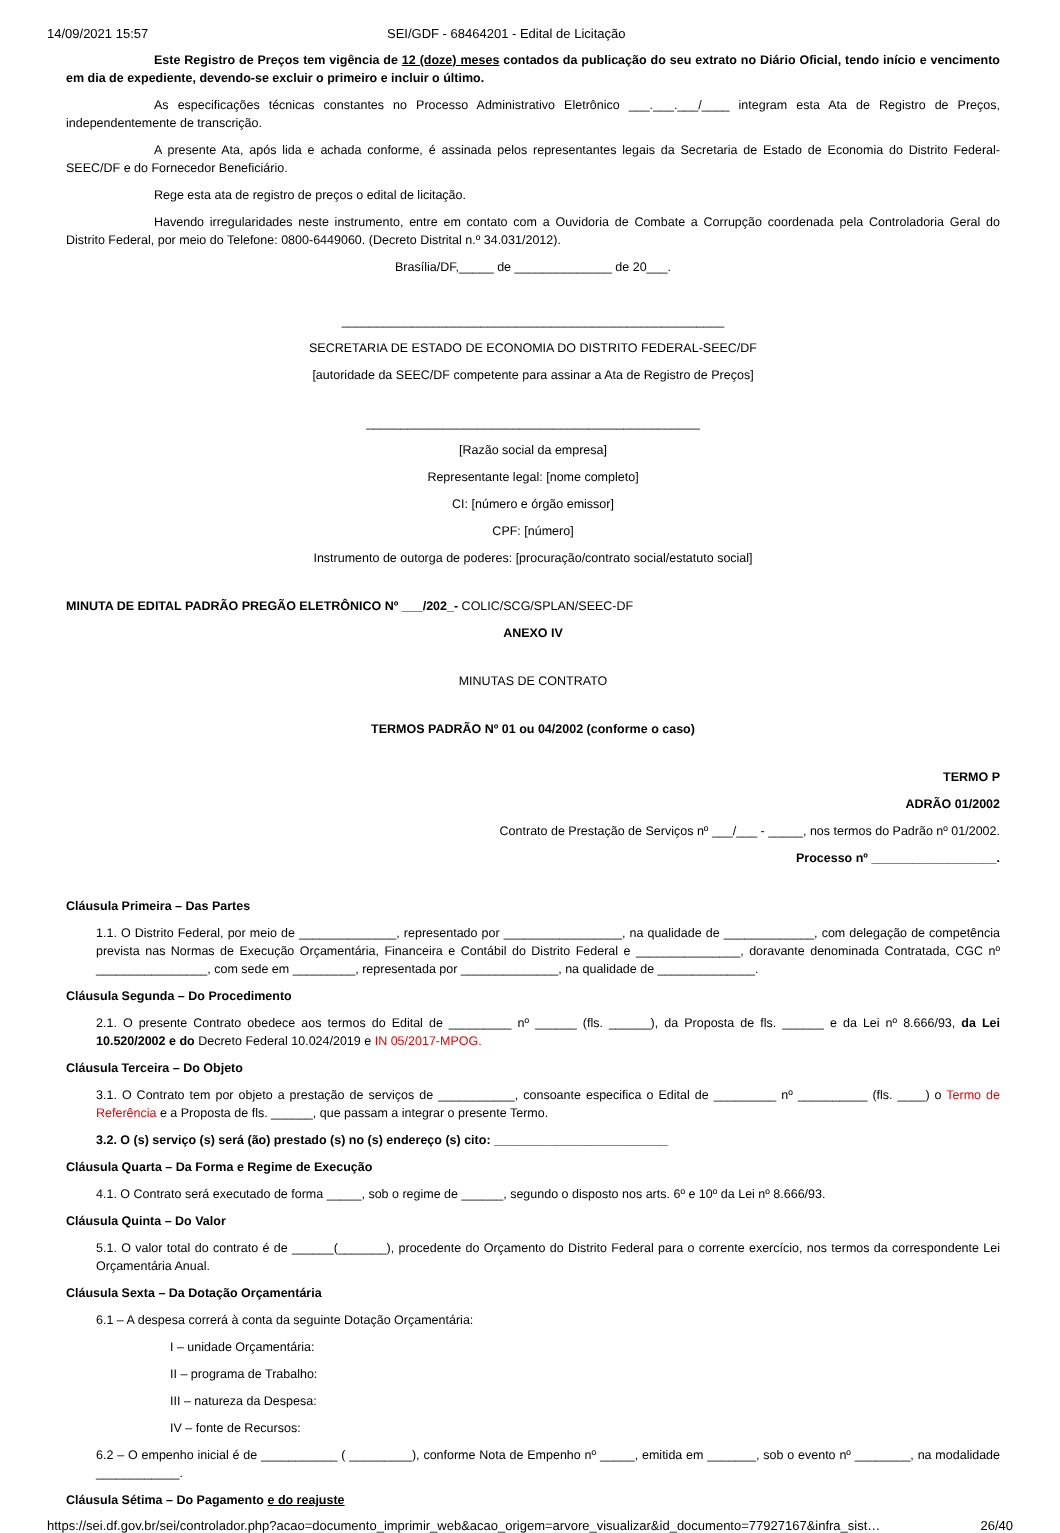14/09/2021 15:57 SEI/GDF - 68464201 - Edital de Licitação
Este Registro de Preços tem vigência de 12 (doze) meses contados da publicação do seu extrato no Diário Oficial, tendo início e vencimento em dia de expediente, devendo-se excluir o primeiro e incluir o último.
As especificações técnicas constantes no Processo Administrativo Eletrônico ___.___.___/____ integram esta Ata de Registro de Preços, independentemente de transcrição.
A presente Ata, após lida e achada conforme, é assinada pelos representantes legais da Secretaria de Estado de Economia do Distrito Federal-SEEC/DF e do Fornecedor Beneficiário.
Rege esta ata de registro de preços o edital de licitação.
Havendo irregularidades neste instrumento, entre em contato com a Ouvidoria de Combate a Corrupção coordenada pela Controladoria Geral do Distrito Federal, por meio do Telefone: 0800-6449060. (Decreto Distrital n.º 34.031/2012).
Brasília/DF,_____ de ______________ de 20___.
_______________________________________________________
SECRETARIA DE ESTADO DE ECONOMIA DO DISTRITO FEDERAL-SEEC/DF
[autoridade da SEEC/DF competente para assinar a Ata de Registro de Preços]
________________________________________________
[Razão social da empresa]
Representante legal: [nome completo]
CI: [número e órgão emissor]
CPF: [número]
Instrumento de outorga de poderes: [procuração/contrato social/estatuto social]
MINUTA DE EDITAL PADRÃO PREGÃO ELETRÔNICO Nº ___/202_- COLIC/SCG/SPLAN/SEEC-DF
ANEXO IV
MINUTAS DE CONTRATO
TERMOS PADRÃO Nº 01 ou 04/2002 (conforme o caso)
TERMO P
ADRÃO 01/2002
Contrato de Prestação de Serviços nº ___/___ - _____, nos termos do Padrão nº 01/2002.
Processo nº __________________.
Cláusula Primeira – Das Partes
1.1. O Distrito Federal, por meio de ______________, representado por _________________, na qualidade de _____________, com delegação de competência prevista nas Normas de Execução Orçamentária, Financeira e Contábil do Distrito Federal e _______________, doravante denominada Contratada, CGC nº ________________, com sede em _________, representada por ______________, na qualidade de ______________.
Cláusula Segunda – Do Procedimento
2.1. O presente Contrato obedece aos termos do Edital de _________ nº ______ (fls. ______), da Proposta de fls. ______ e da Lei nº 8.666/93, da Lei 10.520/2002 e do Decreto Federal 10.024/2019 e IN 05/2017-MPOG.
Cláusula Terceira – Do Objeto
3.1. O Contrato tem por objeto a prestação de serviços de ___________, consoante especifica o Edital de _________ nº __________ (fls. ____) o Termo de Referência e a Proposta de fls. ______, que passam a integrar o presente Termo.
3.2. O (s) serviço (s) será (ão) prestado (s) no (s) endereço (s) cito: _________________________
Cláusula Quarta – Da Forma e Regime de Execução
4.1. O Contrato será executado de forma _____, sob o regime de ______, segundo o disposto nos arts. 6º e 10º da Lei nº 8.666/93.
Cláusula Quinta – Do Valor
5.1. O valor total do contrato é de ______(_______), procedente do Orçamento do Distrito Federal para o corrente exercício, nos termos da correspondente Lei Orçamentária Anual.
Cláusula Sexta – Da Dotação Orçamentária
6.1 – A despesa correrá à conta da seguinte Dotação Orçamentária:
I – unidade Orçamentária:
II – programa de Trabalho:
III – natureza da Despesa:
IV – fonte de Recursos:
6.2 – O empenho inicial é de ___________ ( _________), conforme Nota de Empenho nº _____, emitida em _______, sob o evento nº ________, na modalidade ____________.
Cláusula Sétima – Do Pagamento e do reajuste
https://sei.df.gov.br/sei/controlador.php?acao=documento_imprimir_web&acao_origem=arvore_visualizar&id_documento=77927167&infra_sist… 26/40